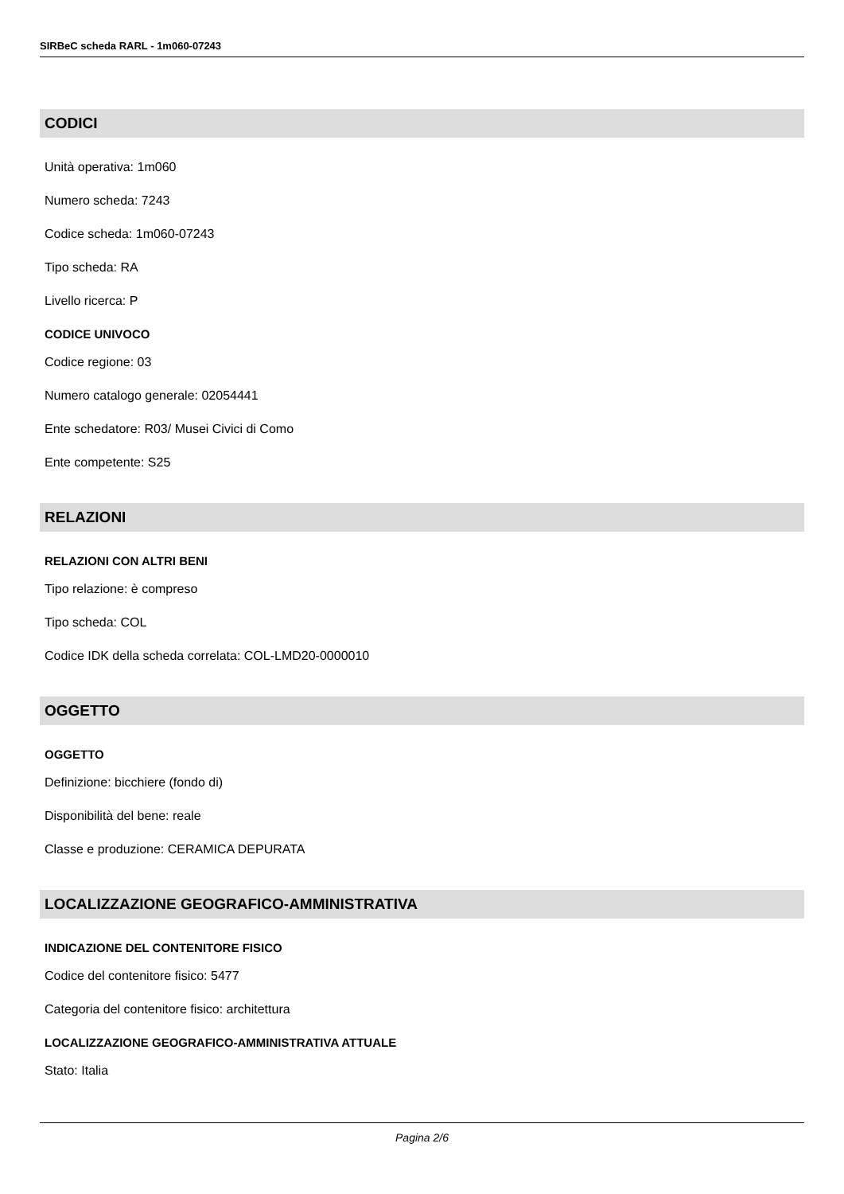SIRBeC scheda RARL - 1m060-07243
CODICI
Unità operativa: 1m060
Numero scheda: 7243
Codice scheda: 1m060-07243
Tipo scheda: RA
Livello ricerca: P
CODICE UNIVOCO
Codice regione: 03
Numero catalogo generale: 02054441
Ente schedatore: R03/ Musei Civici di Como
Ente competente: S25
RELAZIONI
RELAZIONI CON ALTRI BENI
Tipo relazione: è compreso
Tipo scheda: COL
Codice IDK della scheda correlata: COL-LMD20-0000010
OGGETTO
OGGETTO
Definizione: bicchiere (fondo di)
Disponibilità del bene: reale
Classe e produzione: CERAMICA DEPURATA
LOCALIZZAZIONE GEOGRAFICO-AMMINISTRATIVA
INDICAZIONE DEL CONTENITORE FISICO
Codice del contenitore fisico: 5477
Categoria del contenitore fisico: architettura
LOCALIZZAZIONE GEOGRAFICO-AMMINISTRATIVA ATTUALE
Stato: Italia
Pagina 2/6